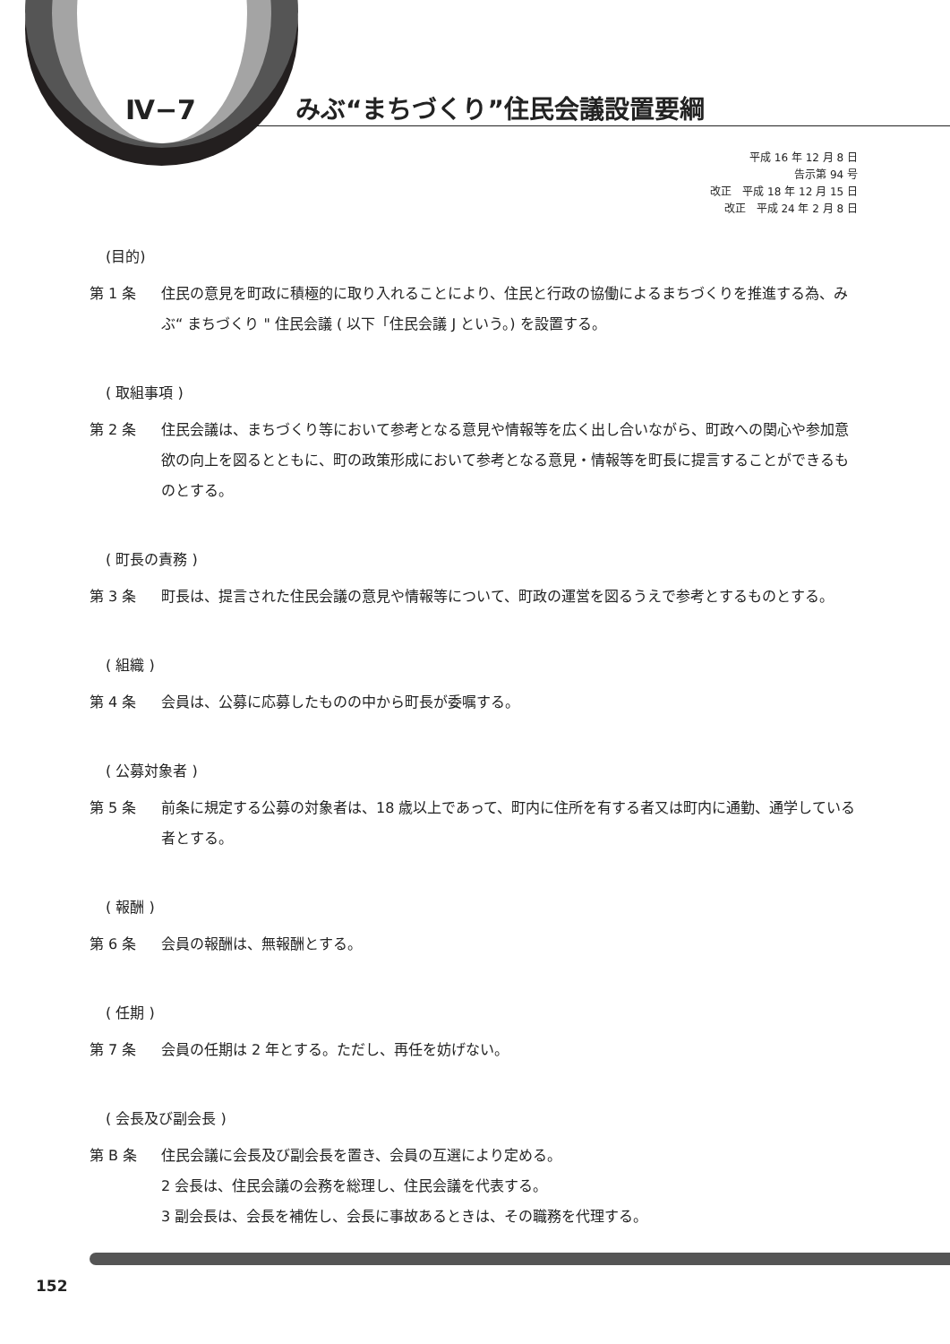Ⅳ−7
みぶ“まちづくり”住民会議設置要綱
平成 16 年 12 月 8 日
告示第 94 号
改正　平成 18 年 12 月 15 日
改正　平成 24 年 2 月 8 日
(目的)
第 1 条 住民の意見を町政に積極的に取り入れることにより、住民と行政の協働によるまちづくりを推進する為、みぶ“ まちづくり " 住民会議 ( 以下「住民会議 J という。) を設置する。
( 取組事項 )
第 2 条 住民会議は、まちづくり等において参考となる意見や情報等を広く出し合いながら、町政への関心や参加意欲の向上を図るとともに、町の政策形成において参考となる意見・情報等を町長に提言することができるものとする。
( 町長の責務 )
第 3 条 町長は、提言された住民会議の意見や情報等について、町政の運営を図るうえで参考とするものとする。
( 組織 )
第 4 条 会員は、公募に応募したものの中から町長が委嘱する。
( 公募対象者 )
第 5 条 前条に規定する公募の対象者は、18 歳以上であって、町内に住所を有する者又は町内に通勤、通学している者とする。
( 報酬 )
第 6 条 会員の報酬は、無報酬とする。
( 任期 )
第 7 条 会員の任期は 2 年とする。ただし、再任を妨げない。
( 会長及び副会長 )
第 B 条 住民会議に会長及び副会長を置き、会員の互選により定める。
2 会長は、住民会議の会務を総理し、住民会議を代表する。
3 副会長は、会長を補佐し、会長に事故あるときは、その職務を代理する。
152